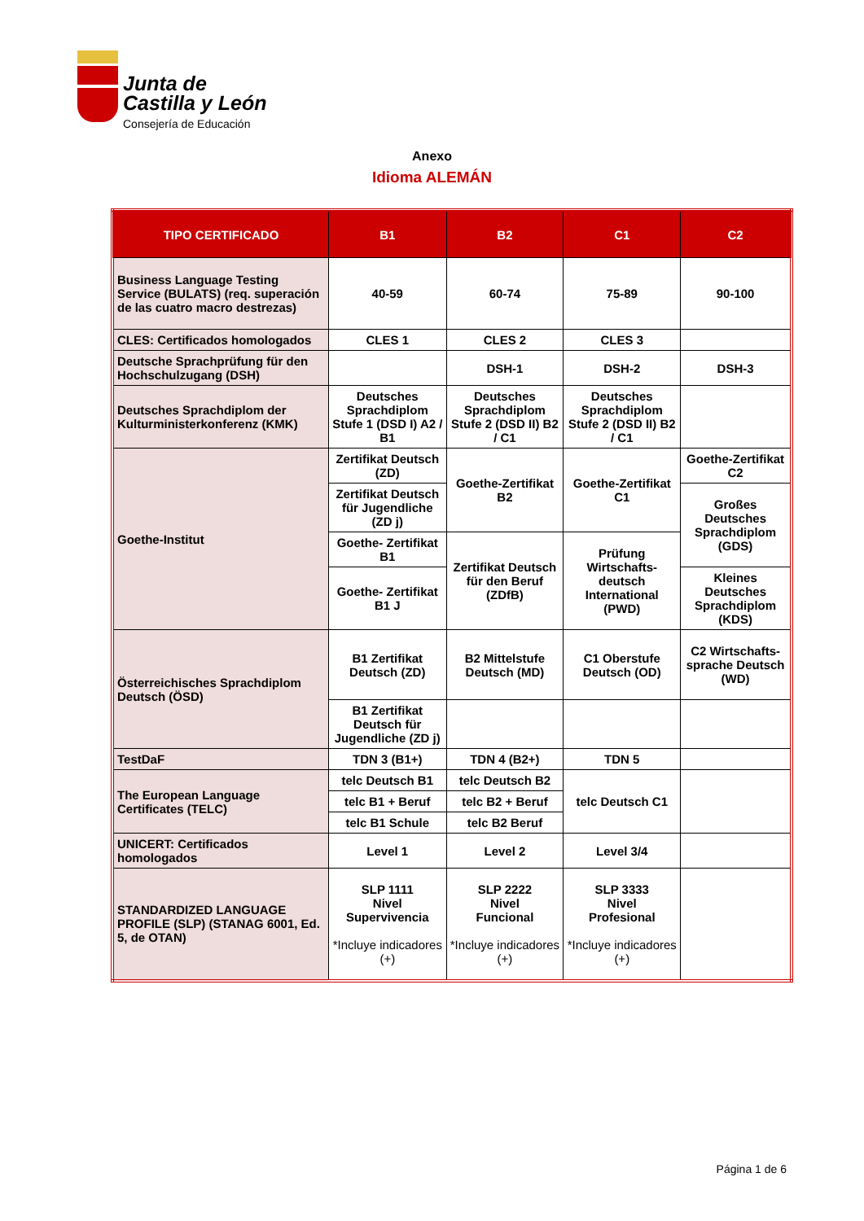Junta de
Castilla y León
Consejería de Educación
Anexo
Idioma ALEMÁN
| TIPO CERTIFICADO | B1 | B2 | C1 | C2 |
| --- | --- | --- | --- | --- |
| Business Language Testing Service (BULATS) (req. superación de las cuatro macro destrezas) | 40-59 | 60-74 | 75-89 | 90-100 |
| CLES: Certificados homologados | CLES 1 | CLES 2 | CLES 3 | |
| Deutsche Sprachprüfung für den Hochschulzugang (DSH) | | DSH-1 | DSH-2 | DSH-3 |
| Deutsches Sprachdiplom der Kulturministerkonferenz (KMK) | Deutsches Sprachdiplom Stufe 1 (DSD I) A2 / B1 | Deutsches Sprachdiplom Stufe 2 (DSD II) B2 / C1 | Deutsches Sprachdiplom Stufe 2 (DSD II) B2 / C1 | |
| Goethe-Institut | Zertifikat Deutsch (ZD) | Goethe-Zertifikat B2 | Goethe-Zertifikat C1 | Goethe-Zertifikat C2 |
| | Zertifikat Deutsch für Jugendliche (ZD j) | | | Großes Deutsches Sprachdiplom (GDS) |
| | Goethe- Zertifikat B1 | Zertifikat Deutsch für den Beruf (ZDfB) | Prüfung Wirtschafts-deutsch International (PWD) | |
| | Goethe- Zertifikat B1 J | | | Kleines Deutsches Sprachdiplom (KDS) |
| Österreichisches Sprachdiplom Deutsch (ÖSD) | B1 Zertifikat Deutsch (ZD) | B2 Mittelstufe Deutsch (MD) | C1 Oberstufe Deutsch (OD) | C2 Wirtschafts-sprache Deutsch (WD) |
| | B1 Zertifikat Deutsch für Jugendliche (ZD j) | | | |
| TestDaF | TDN 3 (B1+) | TDN 4 (B2+) | TDN 5 | |
| The European Language Certificates (TELC) | telc Deutsch B1 | telc Deutsch B2 | telc Deutsch C1 | |
| | telc B1 + Beruf | telc B2 + Beruf | | |
| | telc B1 Schule | telc B2 Beruf | | |
| UNICERT: Certificados homologados | Level 1 | Level 2 | Level 3/4 | |
| STANDARDIZED LANGUAGE PROFILE (SLP) (STANAG 6001, Ed. 5, de OTAN) | SLP 1111 Nivel Supervivencia *Incluye indicadores (+) | SLP 2222 Nivel Funcional *Incluye indicadores (+) | SLP 3333 Nivel Profesional *Incluye indicadores (+) | |
Página 1 de 6